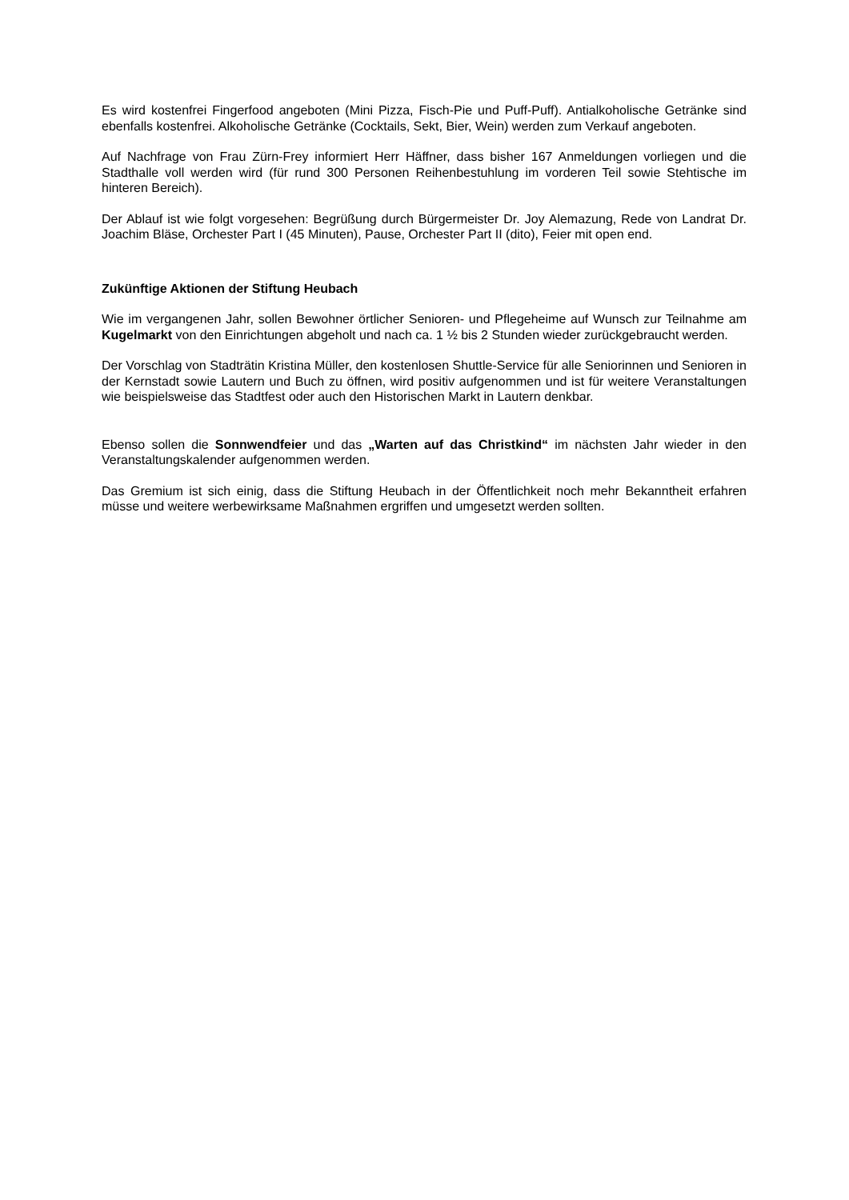Es wird kostenfrei Fingerfood angeboten (Mini Pizza, Fisch-Pie und Puff-Puff). Antialkoholische Getränke sind ebenfalls kostenfrei. Alkoholische Getränke (Cocktails, Sekt, Bier, Wein) werden zum Verkauf angeboten.
Auf Nachfrage von Frau Zürn-Frey informiert Herr Häffner, dass bisher 167 Anmeldungen vorliegen und die Stadthalle voll werden wird (für rund 300 Personen Reihenbestuhlung im vorderen Teil sowie Stehtische im hinteren Bereich).
Der Ablauf ist wie folgt vorgesehen: Begrüßung durch Bürgermeister Dr. Joy Alemazung, Rede von Landrat Dr. Joachim Bläse, Orchester Part I (45 Minuten), Pause, Orchester Part II (dito), Feier mit open end.
Zukünftige Aktionen der Stiftung Heubach
Wie im vergangenen Jahr, sollen Bewohner örtlicher Senioren- und Pflegeheime auf Wunsch zur Teilnahme am Kugelmarkt von den Einrichtungen abgeholt und nach ca. 1 ½ bis 2 Stunden wieder zurückgebraucht werden.
Der Vorschlag von Stadträtin Kristina Müller, den kostenlosen Shuttle-Service für alle Seniorinnen und Senioren in der Kernstadt sowie Lautern und Buch zu öffnen, wird positiv aufgenommen und ist für weitere Veranstaltungen wie beispielsweise das Stadtfest oder auch den Historischen Markt in Lautern denkbar.
Ebenso sollen die Sonnwendfeier und das „Warten auf das Christkind“ im nächsten Jahr wieder in den Veranstaltungskalender aufgenommen werden.
Das Gremium ist sich einig, dass die Stiftung Heubach in der Öffentlichkeit noch mehr Bekanntheit erfahren müsse und weitere werbewirksame Maßnahmen ergriffen und umgesetzt werden sollten.